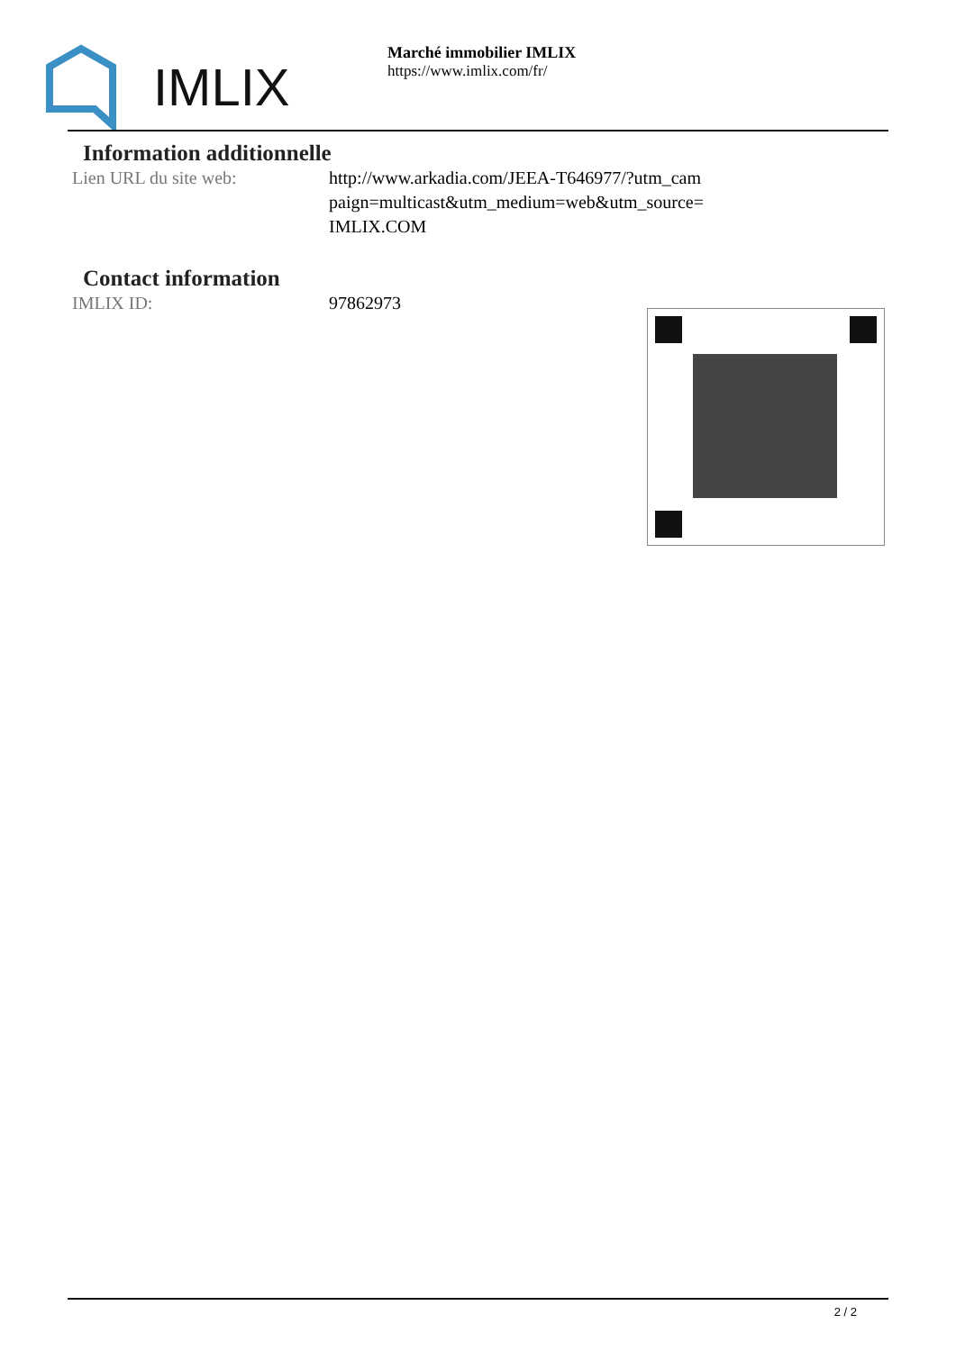IMLIX
Marché immobilier IMLIX
https://www.imlix.com/fr/
Information additionnelle
| Lien URL du site web: | http://www.arkadia.com/JEEA-T646977/?utm_cam paign=multicast&utm_medium=web&utm_source= IMLIX.COM |
Contact information
| IMLIX ID: | 97862973 |
2 / 2